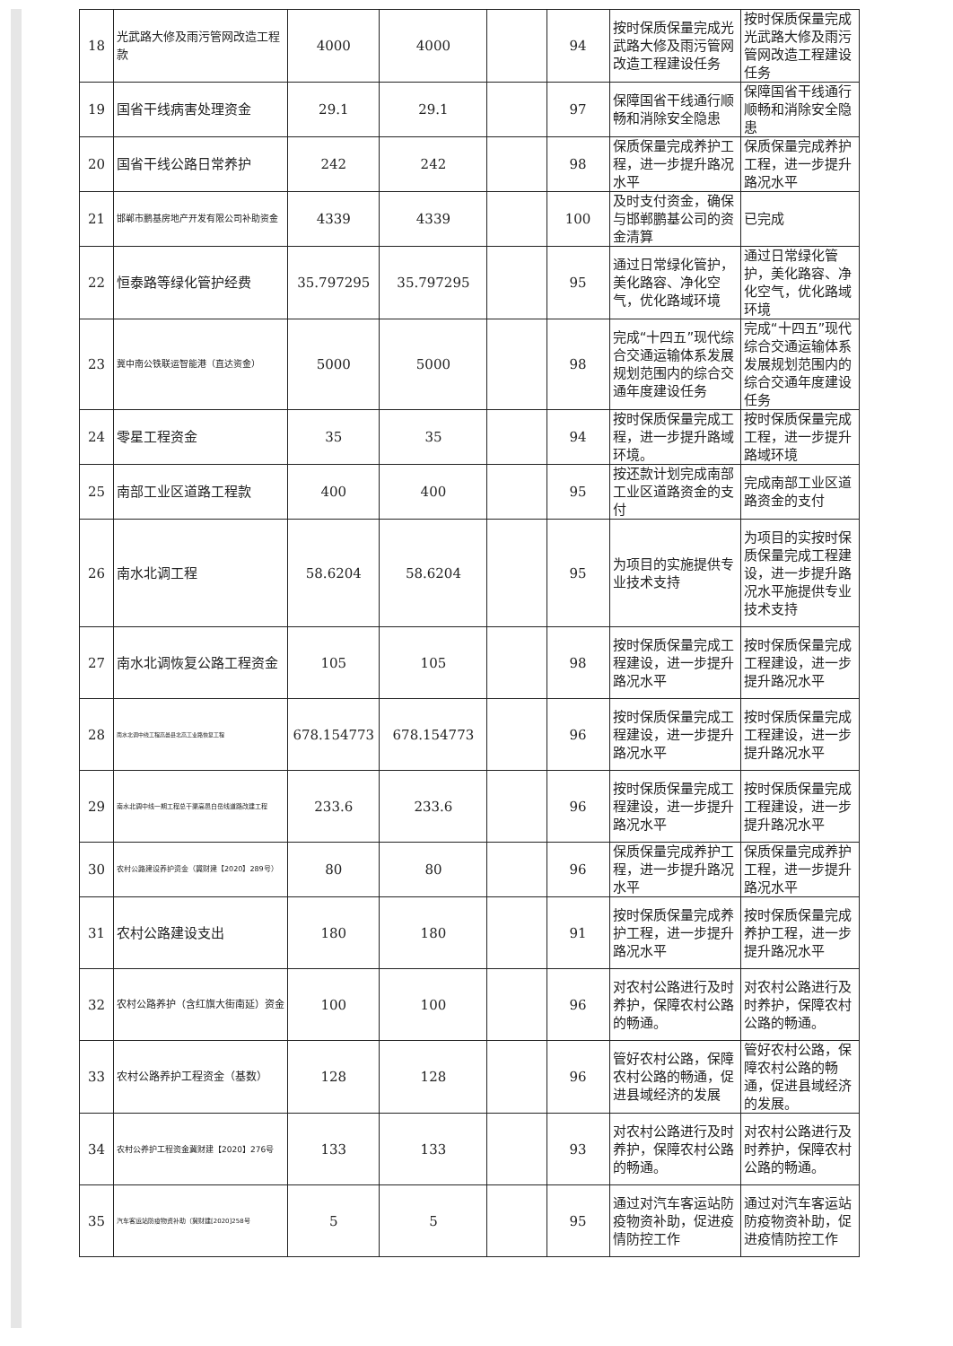| 18 | 光武路大修及雨污管网改造工程款 | 4000 | 4000 | | 94 | 按时保质保量完成光武路大修及雨污管网改造工程建设任务 | 按时保质保量完成光武路大修及雨污管网改造工程建设任务 |
| 19 | 国省干线病害处理资金 | 29.1 | 29.1 | | 97 | 保障国省干线通行顺畅和消除安全隐患 | 保障国省干线通行顺畅和消除安全隐患 |
| 20 | 国省干线公路日常养护 | 242 | 242 | | 98 | 保质保量完成养护工程，进一步提升路况水平 | 保质保量完成养护工程，进一步提升路况水平 |
| 21 | 邯郸市鹏基房地产开发有限公司补助资金 | 4339 | 4339 | | 100 | 及时支付资金，确保与邯郸鹏基公司的资金清算 | 已完成 |
| 22 | 恒泰路等绿化管护经费 | 35.797295 | 35.797295 | | 95 | 通过日常绿化管护，美化路容、净化空气，优化路域环境 | 通过日常绿化管护，美化路容、净化空气，优化路域环境 |
| 23 | 冀中南公铁联运智能港（直达资金） | 5000 | 5000 | | 98 | 完成“十四五”现代综合交通运输体系发展规划范围内的综合交通年度建设任务 | 完成“十四五”现代综合交通运输体系发展规划范围内的综合交通年度建设任务 |
| 24 | 零星工程资金 | 35 | 35 | | 94 | 按时保质保量完成工程，进一步提升路域环境。 | 按时保质保量完成工程，进一步提升路域环境 |
| 25 | 南部工业区道路工程款 | 400 | 400 | | 95 | 按还款计划完成南部工业区道路资金的支付 | 完成南部工业区道路资金的支付 |
| 26 | 南水北调工程 | 58.6204 | 58.6204 | | 95 | 为项目的实施提供专业技术支持 | 为项目的实按时保质保量完成工程建设，进一步提升路况水平施提供专业技术支持 |
| 27 | 南水北调恢复公路工程资金 | 105 | 105 | | 98 | 按时保质保量完成工程建设，进一步提升路况水平 | 按时保质保量完成工程建设，进一步提升路况水平 |
| 28 | 南水北调中线工程高邑县北高工业路恢复工程 | 678.154773 | 678.154773 | | 96 | 按时保质保量完成工程建设，进一步提升路况水平 | 按时保质保量完成工程建设，进一步提升路况水平 |
| 29 | 南水北调中线一期工程总干渠高邑白岳线道路改建工程 | 233.6 | 233.6 | | 96 | 按时保质保量完成工程建设，进一步提升路况水平 | 按时保质保量完成工程建设，进一步提升路况水平 |
| 30 | 农村公路建设养护资金（冀财建【2020】289号） | 80 | 80 | | 96 | 保质保量完成养护工程，进一步提升路况水平 | 保质保量完成养护工程，进一步提升路况水平 |
| 31 | 农村公路建设支出 | 180 | 180 | | 91 | 按时保质保量完成养护工程，进一步提升路况水平 | 按时保质保量完成养护工程，进一步提升路况水平 |
| 32 | 农村公路养护（含红旗大街南延）资金 | 100 | 100 | | 96 | 对农村公路进行及时养护，保障农村公路的畅通。 | 对农村公路进行及时养护，保障农村公路的畅通。 |
| 33 | 农村公路养护工程资金（基数） | 128 | 128 | | 96 | 管好农村公路，保障农村公路的畅通，促进县域经济的发展 | 管好农村公路，保障农村公路的畅通，促进县域经济的发展。 |
| 34 | 农村公养护工程资金冀财建【2020】276号 | 133 | 133 | | 93 | 对农村公路进行及时养护，保障农村公路的畅通。 | 对农村公路进行及时养护，保障农村公路的畅通。 |
| 35 | 汽车客运站防疫物资补助（冀财建[2020]258号 | 5 | 5 | | 95 | 通过对汽车客运站防疫物资补助，促进疫情防控工作 | 通过对汽车客运站防疫物资补助，促进疫情防控工作 |